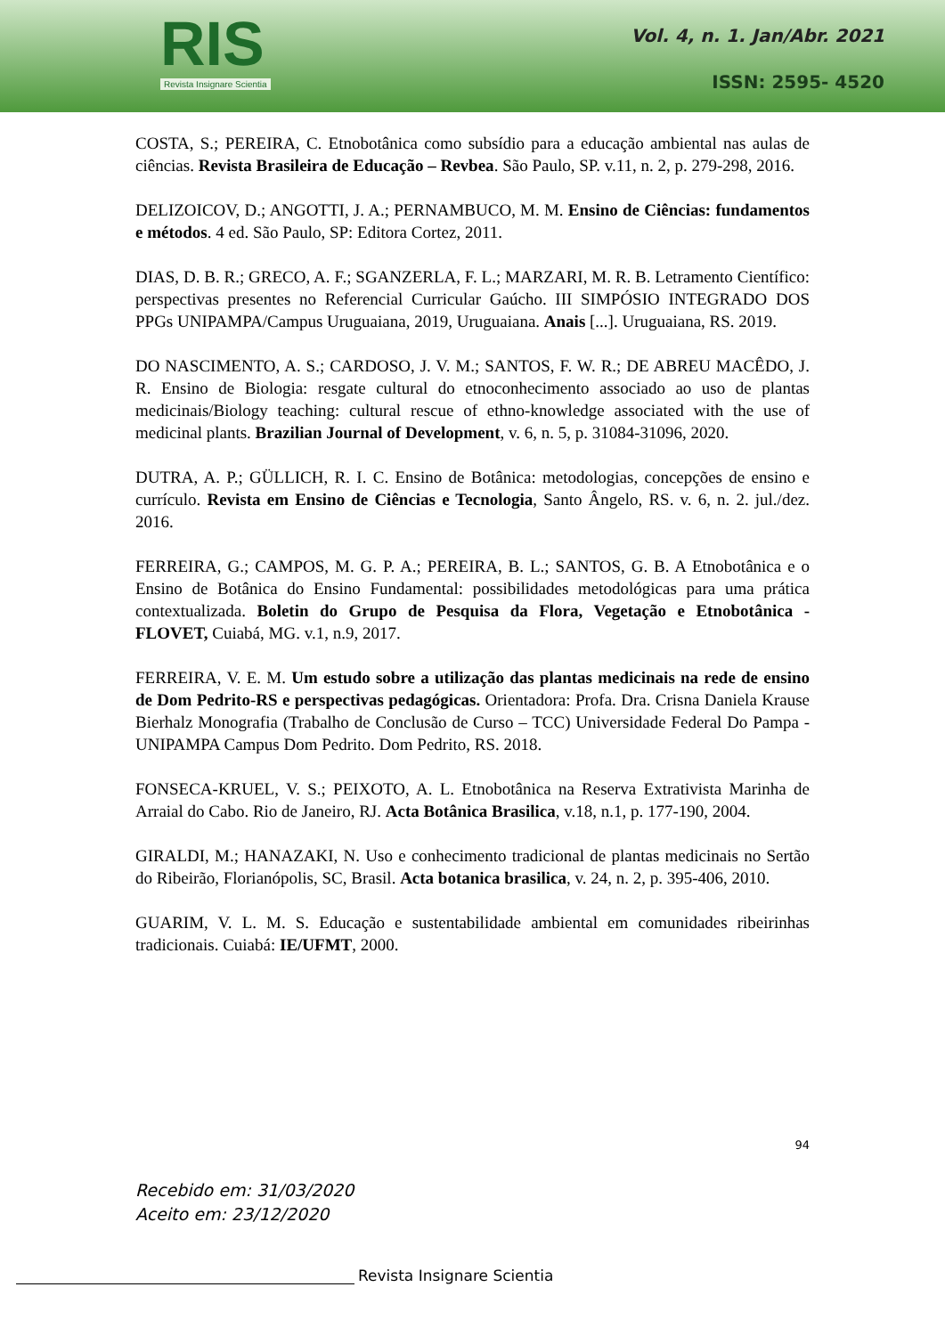RIS
Revista Insignare Scientia
Vol. 4, n. 1. Jan/Abr. 2021
ISSN: 2595- 4520
COSTA, S.; PEREIRA, C. Etnobotânica como subsídio para a educação ambiental nas aulas de ciências. Revista Brasileira de Educação – Revbea. São Paulo, SP. v.11, n. 2, p. 279-298, 2016.
DELIZOICOV, D.; ANGOTTI, J. A.; PERNAMBUCO, M. M. Ensino de Ciências: fundamentos e métodos. 4 ed. São Paulo, SP: Editora Cortez, 2011.
DIAS, D. B. R.; GRECO, A. F.; SGANZERLA, F. L.; MARZARI, M. R. B. Letramento Científico: perspectivas presentes no Referencial Curricular Gaúcho. III SIMPÓSIO INTEGRADO DOS PPGs UNIPAMPA/Campus Uruguaiana, 2019, Uruguaiana. Anais [...]. Uruguaiana, RS. 2019.
DO NASCIMENTO, A. S.; CARDOSO, J. V. M.; SANTOS, F. W. R.; DE ABREU MACÊDO, J. R. Ensino de Biologia: resgate cultural do etnoconhecimento associado ao uso de plantas medicinais/Biology teaching: cultural rescue of ethno-knowledge associated with the use of medicinal plants. Brazilian Journal of Development, v. 6, n. 5, p. 31084-31096, 2020.
DUTRA, A. P.; GÜLLICH, R. I. C. Ensino de Botânica: metodologias, concepções de ensino e currículo. Revista em Ensino de Ciências e Tecnologia, Santo Ângelo, RS. v. 6, n. 2. jul./dez. 2016.
FERREIRA, G.; CAMPOS, M. G. P. A.; PEREIRA, B. L.; SANTOS, G. B. A Etnobotânica e o Ensino de Botânica do Ensino Fundamental: possibilidades metodológicas para uma prática contextualizada. Boletin do Grupo de Pesquisa da Flora, Vegetação e Etnobotânica - FLOVET, Cuiabá, MG. v.1, n.9, 2017.
FERREIRA, V. E. M. Um estudo sobre a utilização das plantas medicinais na rede de ensino de Dom Pedrito-RS e perspectivas pedagógicas. Orientadora: Profa. Dra. Crisna Daniela Krause Bierhalz Monografia (Trabalho de Conclusão de Curso – TCC) Universidade Federal Do Pampa - UNIPAMPA Campus Dom Pedrito. Dom Pedrito, RS. 2018.
FONSECA-KRUEL, V. S.; PEIXOTO, A. L. Etnobotânica na Reserva Extrativista Marinha de Arraial do Cabo. Rio de Janeiro, RJ. Acta Botânica Brasilica, v.18, n.1, p. 177-190, 2004.
GIRALDI, M.; HANAZAKI, N. Uso e conhecimento tradicional de plantas medicinais no Sertão do Ribeirão, Florianópolis, SC, Brasil. Acta botanica brasilica, v. 24, n. 2, p. 395-406, 2010.
GUARIM, V. L. M. S. Educação e sustentabilidade ambiental em comunidades ribeirinhas tradicionais. Cuiabá: IE/UFMT, 2000.
94
Recebido em: 31/03/2020
Aceito em: 23/12/2020
Revista Insignare Scientia